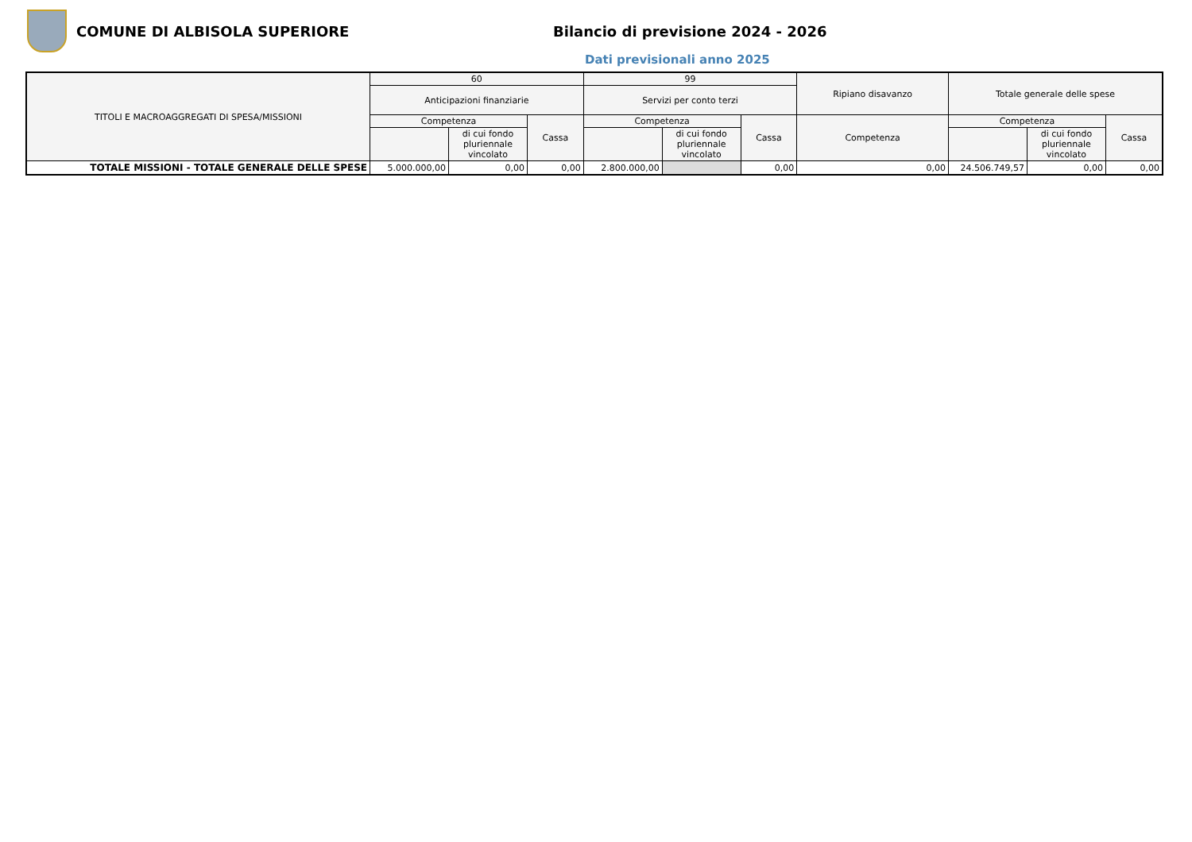COMUNE DI ALBISOLA SUPERIORE
Bilancio di previsione 2024 - 2026
Dati previsionali anno 2025
| TITOLI E MACROAGGREGATI DI SPESA/MISSIONI | 60 | | | 99 | | | Ripiano disavanzo | Totale generale delle spese | | |
| --- | --- | --- | --- | --- | --- | --- | --- | --- | --- | --- |
| | Anticipazioni finanziarie | | | Servizi per conto terzi | | | | | | |
| | Competenza | | Cassa | Competenza | | Cassa | Competenza | Competenza | | Cassa |
| | | di cui fondo pluriennale vincolato | | | di cui fondo pluriennale vincolato | | | | di cui fondo pluriennale vincolato | |
| TOTALE MISSIONI - TOTALE GENERALE DELLE SPESE | 5.000.000,00 | 0,00 | 0,00 | 2.800.000,00 | | 0,00 | 0,00 | 24.506.749,57 | 0,00 | 0,00 |